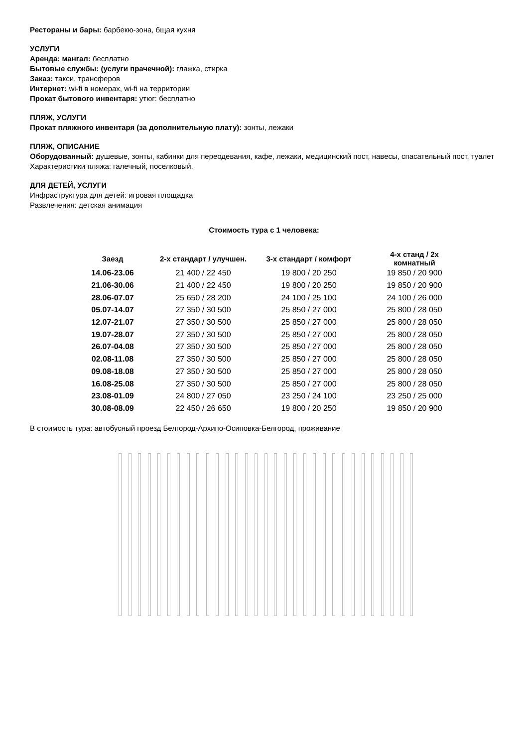Рестораны и бары: барбекю-зона, бщая кухня
УСЛУГИ
Аренда: мангал: бесплатно
Бытовые службы: (услуги прачечной): глажка, стирка
Заказ: такси, трансферов
Интернет: wi-fi в номерах, wi-fi на территории
Прокат бытового инвентаря: утюг: бесплатно
ПЛЯЖ, УСЛУГИ
Прокат пляжного инвентаря (за дополнительную плату): зонты, лежаки
ПЛЯЖ, ОПИСАНИЕ
Оборудованный: душевые, зонты, кабинки для переодевания, кафе, лежаки, медицинский пост, навесы, спасательный пост, туалет
Характеристики пляжа: галечный, поселковый.
ДЛЯ ДЕТЕЙ, УСЛУГИ
Инфраструктура для детей: игровая площадка
Развлечения: детская анимация
Стоимость тура с 1 человека:
| Заезд | 2-х стандарт / улучшен. | 3-х стандарт / комфорт | 4-х станд / 2х комнатный |
| --- | --- | --- | --- |
| 14.06-23.06 | 21 400 / 22 450 | 19 800 / 20 250 | 19 850 / 20 900 |
| 21.06-30.06 | 21 400 / 22 450 | 19 800 / 20 250 | 19 850 / 20 900 |
| 28.06-07.07 | 25 650 / 28 200 | 24 100 / 25 100 | 24 100 / 26 000 |
| 05.07-14.07 | 27 350 / 30 500 | 25 850 / 27 000 | 25 800 / 28 050 |
| 12.07-21.07 | 27 350 / 30 500 | 25 850 / 27 000 | 25 800 / 28 050 |
| 19.07-28.07 | 27 350 / 30 500 | 25 850 / 27 000 | 25 800 / 28 050 |
| 26.07-04.08 | 27 350 / 30 500 | 25 850 / 27 000 | 25 800 / 28 050 |
| 02.08-11.08 | 27 350 / 30 500 | 25 850 / 27 000 | 25 800 / 28 050 |
| 09.08-18.08 | 27 350 / 30 500 | 25 850 / 27 000 | 25 800 / 28 050 |
| 16.08-25.08 | 27 350 / 30 500 | 25 850 / 27 000 | 25 800 / 28 050 |
| 23.08-01.09 | 24 800 / 27 050 | 23 250 / 24 100 | 23 250 / 25 000 |
| 30.08-08.09 | 22 450 / 26 650 | 19 800 / 20 250 | 19 850 / 20 900 |
В стоимость тура: автобусный проезд Белгород-Архипо-Осиповка-Белгород, проживание